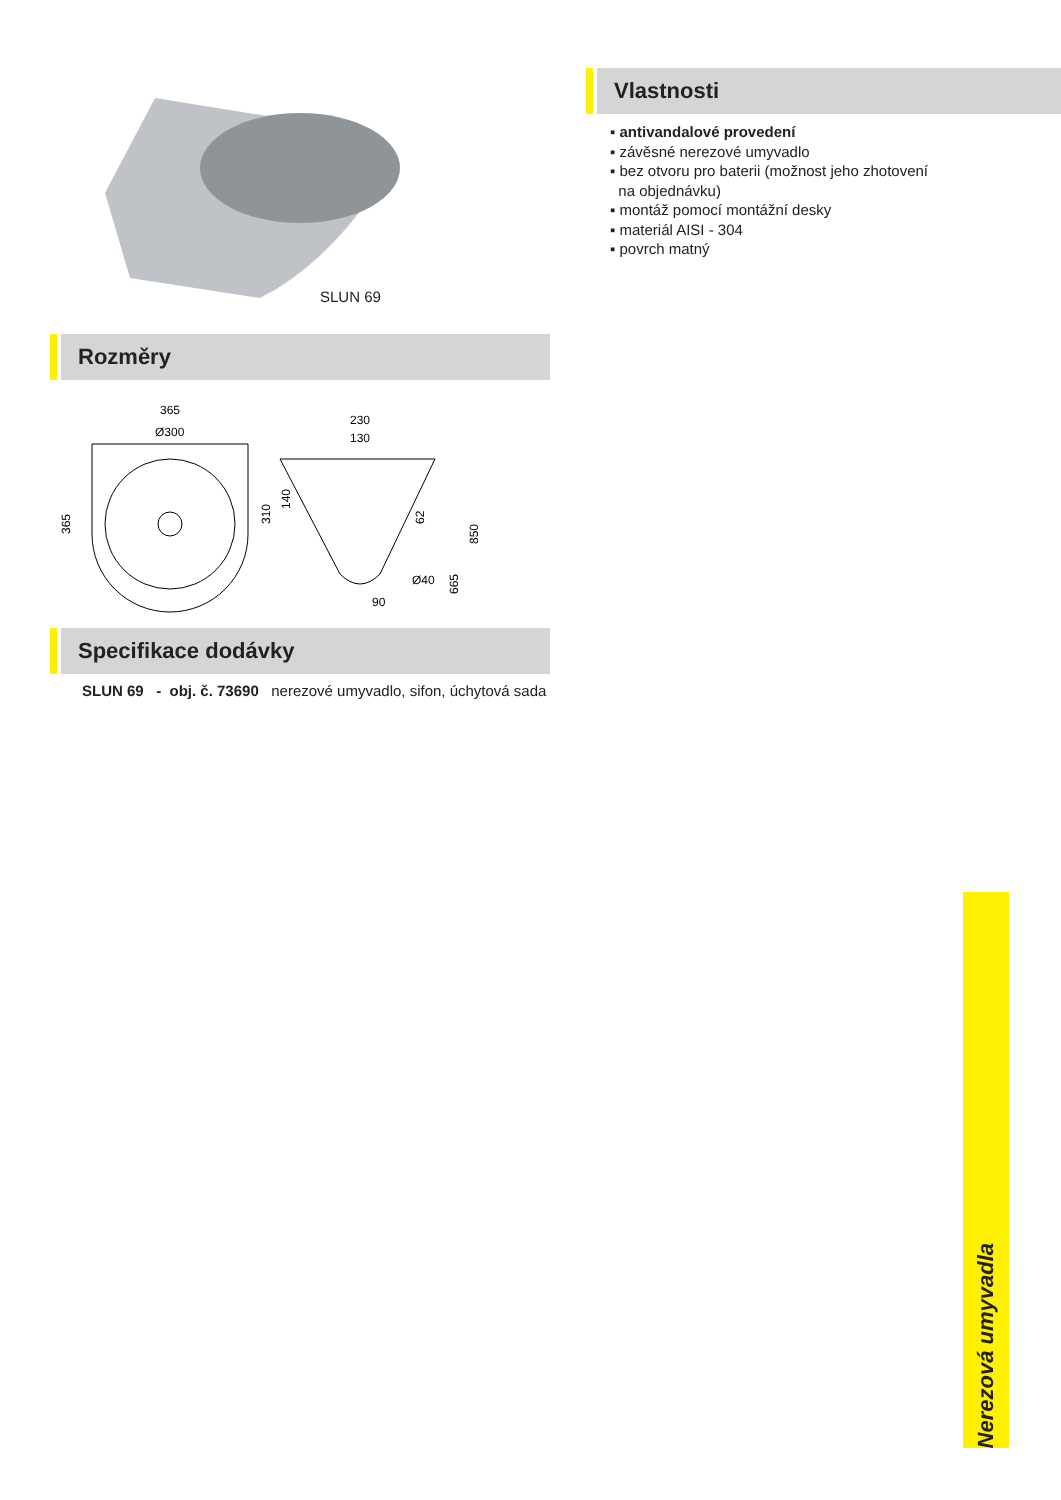SLUN 69
Rozměry
365
Ø300
365
230
130
310
140
62
850
665
Ø40
90
Specifikace dodávky
Vlastnosti
▪ antivandalové provedení
▪ závěsné nerezové umyvadlo
▪ bez otvoru pro baterii (možnost jeho zhotovení
na objednávku)
▪ montáž pomocí montážní desky
▪ materiál AISI - 304
▪ povrch matný
SLUN 69 - obj. č. 73690 nerezové umyvadlo, sifon, úchytová sada
Nerezová umyvadla